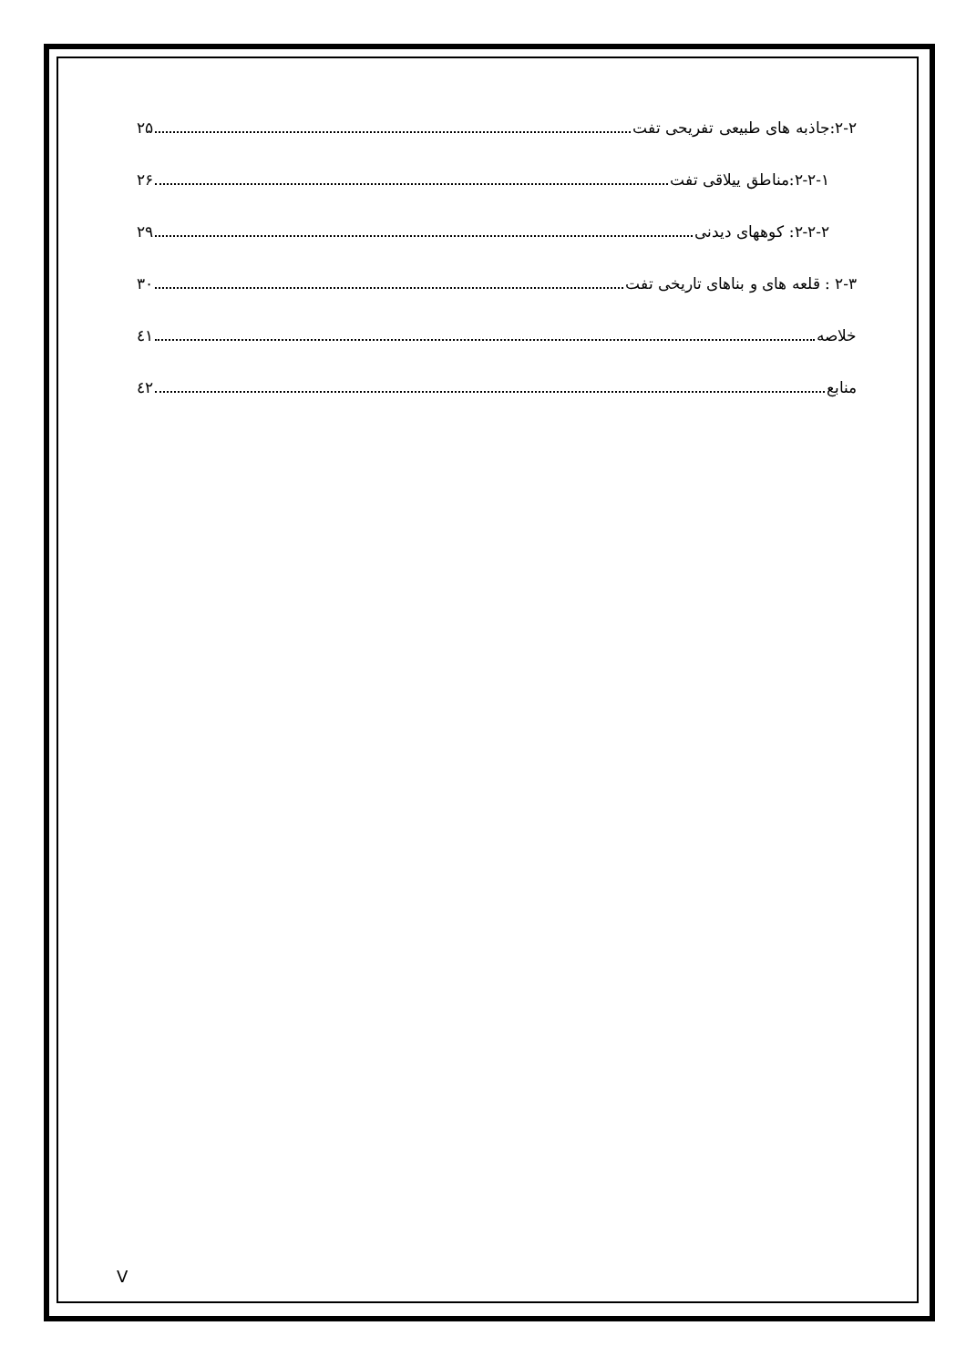۲-۲:جاذبه های طبیعی تفریحی تفت ۲۵
۲-۲-۱:مناطق ییلاقی تفت ۲۶
۲-۲-۲: کوههای دیدنی ۲۹
۲-۳ : قلعه های و بناهای تاریخی تفت ۳۰
خلاصه ٤۱
منابع ٤۲
V